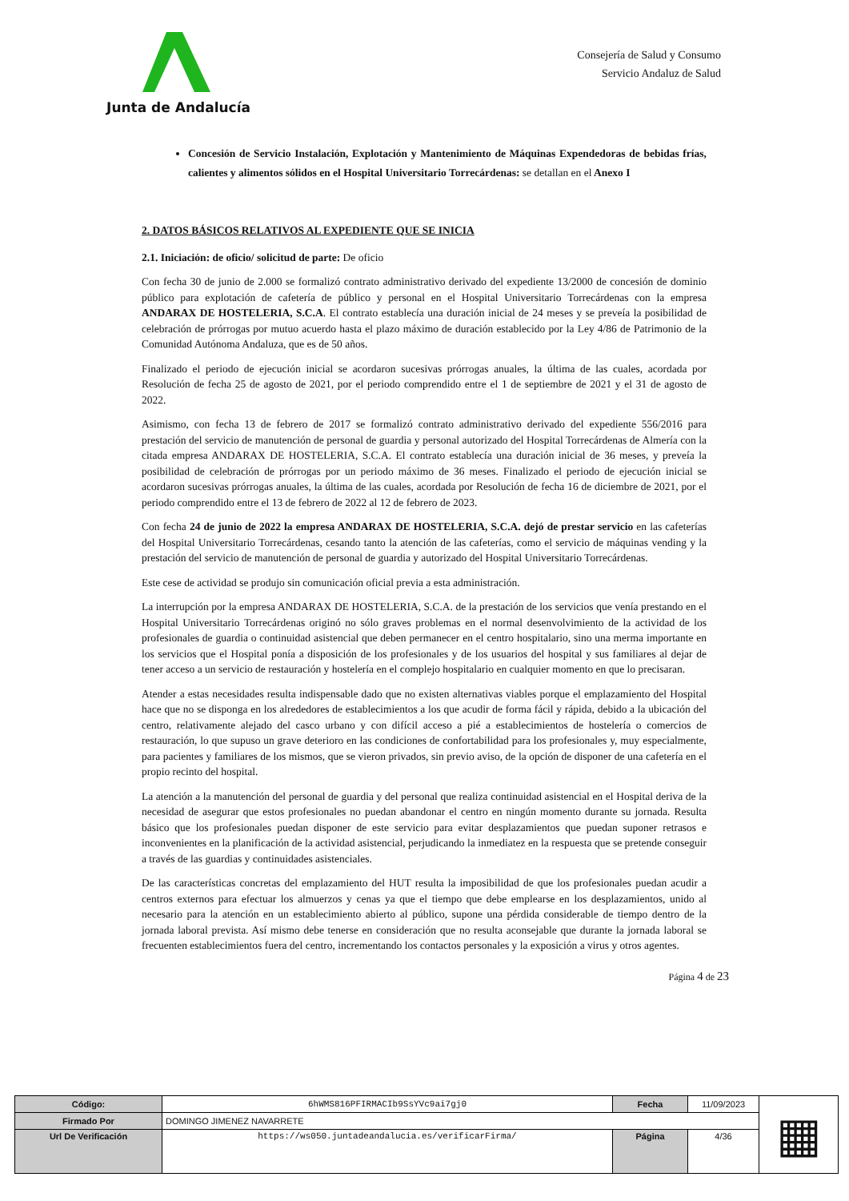Junta de Andalucía
Consejería de Salud y Consumo
Servicio Andaluz de Salud
Concesión de Servicio Instalación, Explotación y Mantenimiento de Máquinas Expendedoras de bebidas frías, calientes y alimentos sólidos en el Hospital Universitario Torrecárdenas: se detallan en el Anexo I
2. DATOS BÁSICOS RELATIVOS AL EXPEDIENTE QUE SE INICIA
2.1. Iniciación: de oficio/ solicitud de parte: De oficio
Con fecha 30 de junio de 2.000 se formalizó contrato administrativo derivado del expediente 13/2000 de concesión de dominio público para explotación de cafetería de público y personal en el Hospital Universitario Torrecárdenas con la empresa ANDARAX DE HOSTELERIA, S.C.A. El contrato establecía una duración inicial de 24 meses y se preveía la posibilidad de celebración de prórrogas por mutuo acuerdo hasta el plazo máximo de duración establecido por la Ley 4/86 de Patrimonio de la Comunidad Autónoma Andaluza, que es de 50 años.
Finalizado el periodo de ejecución inicial se acordaron sucesivas prórrogas anuales, la última de las cuales, acordada por Resolución de fecha 25 de agosto de 2021, por el periodo comprendido entre el 1 de septiembre de 2021 y el 31 de agosto de 2022.
Asimismo, con fecha 13 de febrero de 2017 se formalizó contrato administrativo derivado del expediente 556/2016 para prestación del servicio de manutención de personal de guardia y personal autorizado del Hospital Torrecárdenas de Almería con la citada empresa ANDARAX DE HOSTELERIA, S.C.A. El contrato establecía una duración inicial de 36 meses, y preveía la posibilidad de celebración de prórrogas por un periodo máximo de 36 meses. Finalizado el periodo de ejecución inicial se acordaron sucesivas prórrogas anuales, la última de las cuales, acordada por Resolución de fecha 16 de diciembre de 2021, por el periodo comprendido entre el 13 de febrero de 2022 al 12 de febrero de 2023.
Con fecha 24 de junio de 2022 la empresa ANDARAX DE HOSTELERIA, S.C.A. dejó de prestar servicio en las cafeterías del Hospital Universitario Torrecárdenas, cesando tanto la atención de las cafeterías, como el servicio de máquinas vending y la prestación del servicio de manutención de personal de guardia y autorizado del Hospital Universitario Torrecárdenas.
Este cese de actividad se produjo sin comunicación oficial previa a esta administración.
La interrupción por la empresa ANDARAX DE HOSTELERIA, S.C.A. de la prestación de los servicios que venía prestando en el Hospital Universitario Torrecárdenas originó no sólo graves problemas en el normal desenvolvimiento de la actividad de los profesionales de guardia o continuidad asistencial que deben permanecer en el centro hospitalario, sino una merma importante en los servicios que el Hospital ponía a disposición de los profesionales y de los usuarios del hospital y sus familiares al dejar de tener acceso a un servicio de restauración y hostelería en el complejo hospitalario en cualquier momento en que lo precisaran.
Atender a estas necesidades resulta indispensable dado que no existen alternativas viables porque el emplazamiento del Hospital hace que no se disponga en los alrededores de establecimientos a los que acudir de forma fácil y rápida, debido a la ubicación del centro, relativamente alejado del casco urbano y con difícil acceso a pié a establecimientos de hostelería o comercios de restauración, lo que supuso un grave deterioro en las condiciones de confortabilidad para los profesionales y, muy especialmente, para pacientes y familiares de los mismos, que se vieron privados, sin previo aviso, de la opción de disponer de una cafetería en el propio recinto del hospital.
La atención a la manutención del personal de guardia y del personal que realiza continuidad asistencial en el Hospital deriva de la necesidad de asegurar que estos profesionales no puedan abandonar el centro en ningún momento durante su jornada. Resulta básico que los profesionales puedan disponer de este servicio para evitar desplazamientos que puedan suponer retrasos e inconvenientes en la planificación de la actividad asistencial, perjudicando la inmediatez en la respuesta que se pretende conseguir a través de las guardias y continuidades asistenciales.
De las características concretas del emplazamiento del HUT resulta la imposibilidad de que los profesionales puedan acudir a centros externos para efectuar los almuerzos y cenas ya que el tiempo que debe emplearse en los desplazamientos, unido al necesario para la atención en un establecimiento abierto al público, supone una pérdida considerable de tiempo dentro de la jornada laboral prevista. Así mismo debe tenerse en consideración que no resulta aconsejable que durante la jornada laboral se frecuenten establecimientos fuera del centro, incrementando los contactos personales y la exposición a virus y otros agentes.
Página 4 de 23
| Código: | 6hWMS816PFIRMACIb9SsYVc9ai7gj0 | Fecha | 11/09/2023 | ▦ |
| Firmado Por | DOMINGO JIMENEZ NAVARRETE | | | |
| Url De Verificación | https://ws050.juntadeandalucia.es/verificarFirma/ | Página | 4/36 | |